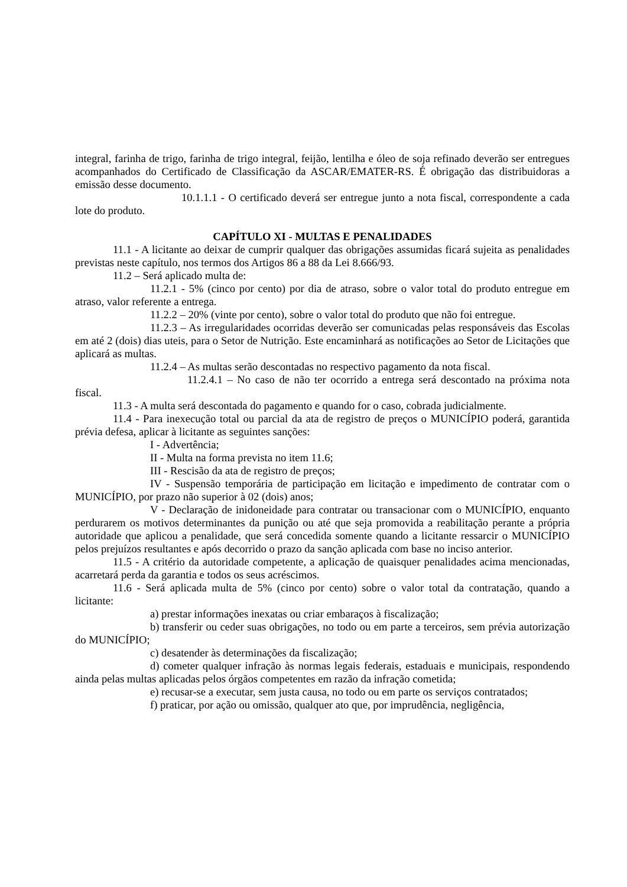integral, farinha de trigo, farinha de trigo integral, feijão, lentilha e óleo de soja refinado deverão ser entregues acompanhados do Certificado de Classificação da ASCAR/EMATER-RS. É obrigação das distribuidoras a emissão desse documento.
10.1.1.1 - O certificado deverá ser entregue junto a nota fiscal, correspondente a cada lote do produto.
CAPÍTULO XI - MULTAS E PENALIDADES
11.1 - A licitante ao deixar de cumprir qualquer das obrigações assumidas ficará sujeita as penalidades previstas neste capítulo, nos termos dos Artigos 86 a 88 da Lei 8.666/93.
11.2 – Será aplicado multa de:
11.2.1 - 5% (cinco por cento) por dia de atraso, sobre o valor total do produto entregue em atraso, valor referente a entrega.
11.2.2 – 20% (vinte por cento), sobre o valor total do produto que não foi entregue.
11.2.3 – As irregularidades ocorridas deverão ser comunicadas pelas responsáveis das Escolas em até 2 (dois) dias uteis, para o Setor de Nutrição. Este encaminhará as notificações ao Setor de Licitações que aplicará as multas.
11.2.4 – As multas serão descontadas no respectivo pagamento da nota fiscal.
11.2.4.1 – No caso de não ter ocorrido a entrega será descontado na próxima nota fiscal.
11.3 - A multa será descontada do pagamento e quando for o caso, cobrada judicialmente.
11.4 - Para inexecução total ou parcial da ata de registro de preços o MUNICÍPIO poderá, garantida prévia defesa, aplicar à licitante as seguintes sanções:
I - Advertência;
II - Multa na forma prevista no item 11.6;
III - Rescisão da ata de registro de preços;
IV - Suspensão temporária de participação em licitação e impedimento de contratar com o MUNICÍPIO, por prazo não superior à 02 (dois) anos;
V - Declaração de inidoneidade para contratar ou transacionar com o MUNICÍPIO, enquanto perdurarem os motivos determinantes da punição ou até que seja promovida a reabilitação perante a própria autoridade que aplicou a penalidade, que será concedida somente quando a licitante ressarcir o MUNICÍPIO pelos prejuízos resultantes e após decorrido o prazo da sanção aplicada com base no inciso anterior.
11.5 - A critério da autoridade competente, a aplicação de quaisquer penalidades acima mencionadas, acarretará perda da garantia e todos os seus acréscimos.
11.6 - Será aplicada multa de 5% (cinco por cento) sobre o valor total da contratação, quando a licitante:
a) prestar informações inexatas ou criar embaraços à fiscalização;
b) transferir ou ceder suas obrigações, no todo ou em parte a terceiros, sem prévia autorização do MUNICÍPIO;
c) desatender às determinações da fiscalização;
d) cometer qualquer infração às normas legais federais, estaduais e municipais, respondendo ainda pelas multas aplicadas pelos órgãos competentes em razão da infração cometida;
e) recusar-se a executar, sem justa causa, no todo ou em parte os serviços contratados;
f) praticar, por ação ou omissão, qualquer ato que, por imprudência, negligência,